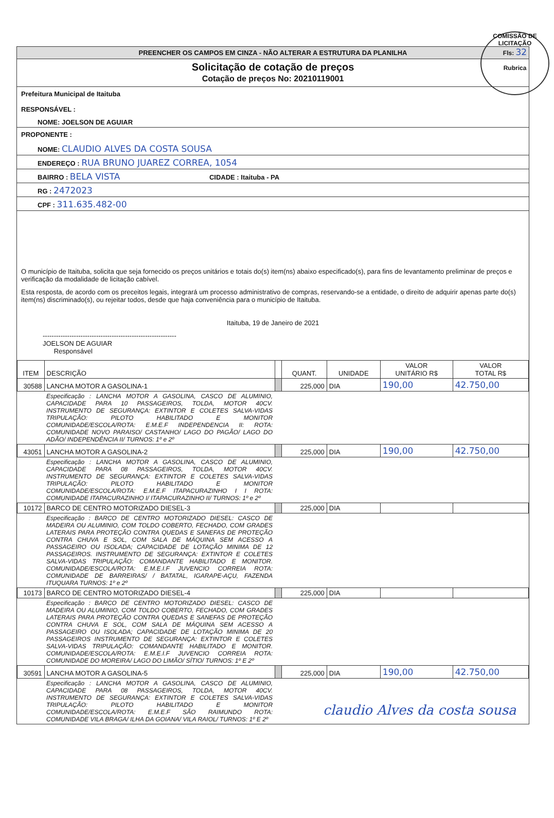COMISSÃO DE LICITAÇÃO
Fls: 32
Rubrica
PREENCHER OS CAMPOS EM CINZA - NÃO ALTERAR A ESTRUTURA DA PLANILHA
Solicitação de cotação de preços
Cotação de preços No: 20210119001
Prefeitura Municipal de Itaituba
RESPONSÁVEL :
NOME: JOELSON DE AGUIAR
PROPONENTE :
NOME: CLAUDIO ALVES DA COSTA SOUSA
ENDEREÇO : RUA BRUNO JUAREZ CORREA, 1054
BAIRRO : BELA VISTA CIDADE : Itaituba - PA
RG : 2472023
CPF : 311.635.482-00
O município de Itaituba, solicita que seja fornecido os preços unitários e totais do(s) item(ns) abaixo especificado(s), para fins de levantamento preliminar de preços e verificação da modalidade de licitação cabível.
Esta resposta, de acordo com os preceitos legais, integrará um processo administrativo de compras, reservando-se a entidade, o direito de adquirir apenas parte do(s) item(ns) discriminado(s), ou rejeitar todos, desde que haja conveniência para o município de Itaituba.
Itaituba, 19 de Janeiro de 2021
------------------------------------------------------------
JOELSON DE AGUIAR
Responsável
| ITEM | DESCRIÇÃO | | QUANT. | UNIDADE | VALOR UNITÁRIO R$ | VALOR TOTAL R$ |
| --- | --- | --- | --- | --- | --- | --- |
| 30588 | LANCHA MOTOR A GASOLINA-1 | | 225,000 | DIA | 190,00 | 42.750,00 |
| | Especificação : LANCHA MOTOR A GASOLINA, CASCO DE ALUMINIO, CAPACIDADE PARA 10 PASSAGEIROS, TOLDA, MOTOR 40CV. INSTRUMENTO DE SEGURANÇA: EXTINTOR E COLETES SALVA-VIDAS TRIPULAÇÃO: PILOTO HABILITADO E MONITOR COMUNIDADE/ESCOLA/ROTA: E.M.E.F INDEPENDENCIA II: ROTA: COMUNIDADE NOVO PARAISO/ CASTANHO/ LAGO DO PAGÃO/ LAGO DO ADÃO/ INDEPENDÊNCIA II/ TURNOS: 1º e 2º | | | | | |
| 43051 | LANCHA MOTOR A GASOLINA-2 | | 225,000 | DIA | 190,00 | 42.750,00 |
| | Especificação : LANCHA MOTOR A GASOLINA, CASCO DE ALUMINIO, CAPACIDADE PARA 08 PASSAGEIROS, TOLDA, MOTOR 40CV. INSTRUMENTO DE SEGURANÇA: EXTINTOR E COLETES SALVA-VIDAS TRIPULAÇÃO: PILOTO HABILITADO E MONITOR COMUNIDADE/ESCOLA/ROTA: E.M.E.F ITAPACURAZINHO I I ROTA: COMUNIDADE ITAPACURAZINHO I/ ITAPACURAZINHO II/ TURNOS: 1º e 2º | | | | | |
| 10172 | BARCO DE CENTRO MOTORIZADO DIESEL-3 | | 225,000 | DIA | | |
| | Especificação : BARCO DE CENTRO MOTORIZADO DIESEL: CASCO DE MADEIRA OU ALUMINIO, COM TOLDO COBERTO, FECHADO, COM GRADES LATERAIS PARA PROTEÇÃO CONTRA QUEDAS E SANEFAS DE PROTEÇÃO CONTRA CHUVA E SOL, COM SALA DE MÁQUINA SEM ACESSO A PASSAGEIRO OU ISOLADA; CAPACIDADE DE LOTAÇÃO MINIMA DE 12 PASSAGEIROS. INSTRUMENTO DE SEGURANÇA: EXTINTOR E COLETES SALVA-VIDAS TRIPULAÇÃO: COMANDANTE HABILITADO E MONITOR. COMUNIDADE/ESCOLA/ROTA: E.M.E.I.F JUVENCIO CORREIA ROTA: COMUNIDADE DE BARREIRAS/ / BATATAL, IGARAPE-AÇU, FAZENDA ITUQUARA TURNOS: 1º e 2º | | | | | |
| 10173 | BARCO DE CENTRO MOTORIZADO DIESEL-4 | | 225,000 | DIA | | |
| | Especificação : BARCO DE CENTRO MOTORIZADO DIESEL: CASCO DE MADEIRA OU ALUMINIO, COM TOLDO COBERTO, FECHADO, COM GRADES LATERAIS PARA PROTEÇÃO CONTRA QUEDAS E SANEFAS DE PROTEÇÃO CONTRA CHUVA E SOL, COM SALA DE MÁQUINA SEM ACESSO A PASSAGEIRO OU ISOLADA; CAPACIDADE DE LOTAÇÃO MINIMA DE 20 PASSAGEIROS INSTRUMENTO DE SEGURANÇA: EXTINTOR E COLETES SALVA-VIDAS TRIPULAÇÃO: COMANDANTE HABILITADO E MONITOR. COMUNIDADE/ESCOLA/ROTA: E.M.E.I.F JUVENCIO CORREIA ROTA: COMUNIDADE DO MOREIRA/ LAGO DO LIMÃO/ SÍTIO/ TURNOS: 1º E 2º | | | | | |
| 30591 | LANCHA MOTOR A GASOLINA-5 | | 225,000 | DIA | 190,00 | 42.750,00 |
| | Especificação : LANCHA MOTOR A GASOLINA, CASCO DE ALUMINIO, CAPACIDADE PARA 08 PASSAGEIROS, TOLDA, MOTOR 40CV. INSTRUMENTO DE SEGURANÇA: EXTINTOR E COLETES SALVA-VIDAS TRIPULAÇÃO: PILOTO HABILITADO E MONITOR COMUNIDADE/ESCOLA/ROTA: E.M.E.F SÃO RAIMUNDO ROTA: COMUNIDADE VILA BRAGA/ ILHA DA GOIANA/ VILA RAIOL/ TURNOS: 1º E 2º | claudio Alves da costa sousa | | | | |